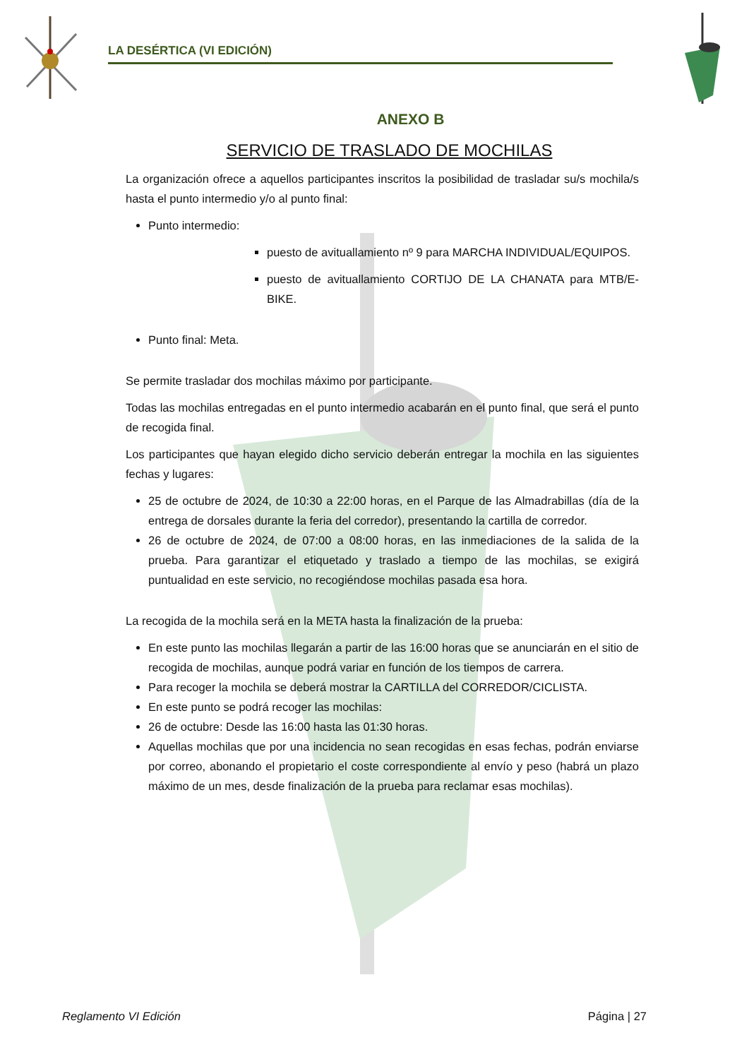LA DESÉRTICA (VI EDICIÓN)
ANEXO B
SERVICIO DE TRASLADO DE MOCHILAS
La organización ofrece a aquellos participantes inscritos la posibilidad de trasladar su/s mochila/s hasta el punto intermedio y/o al punto final:
Punto intermedio:
puesto de avituallamiento nº 9 para MARCHA INDIVIDUAL/EQUIPOS.
puesto de avituallamiento CORTIJO DE LA CHANATA para MTB/E-BIKE.
Punto final: Meta.
Se permite trasladar dos mochilas máximo por participante.
Todas las mochilas entregadas en el punto intermedio acabarán en el punto final, que será el punto de recogida final.
Los participantes que hayan elegido dicho servicio deberán entregar la mochila en las siguientes fechas y lugares:
25 de octubre de 2024, de 10:30 a 22:00 horas, en el Parque de las Almadrabillas (día de la entrega de dorsales durante la feria del corredor), presentando la cartilla de corredor.
26 de octubre de 2024, de 07:00 a 08:00 horas, en las inmediaciones de la salida de la prueba. Para garantizar el etiquetado y traslado a tiempo de las mochilas, se exigirá puntualidad en este servicio, no recogiéndose mochilas pasada esa hora.
La recogida de la mochila será en la META hasta la finalización de la prueba:
En este punto las mochilas llegarán a partir de las 16:00 horas que se anunciarán en el sitio de recogida de mochilas, aunque podrá variar en función de los tiempos de carrera.
Para recoger la mochila se deberá mostrar la CARTILLA del CORREDOR/CICLISTA.
En este punto se podrá recoger las mochilas:
26 de octubre: Desde las 16:00 hasta las 01:30 horas.
Aquellas mochilas que por una incidencia no sean recogidas en esas fechas, podrán enviarse por correo, abonando el propietario el coste correspondiente al envío y peso (habrá un plazo máximo de un mes, desde finalización de la prueba para reclamar esas mochilas).
Reglamento VI Edición Página | 27